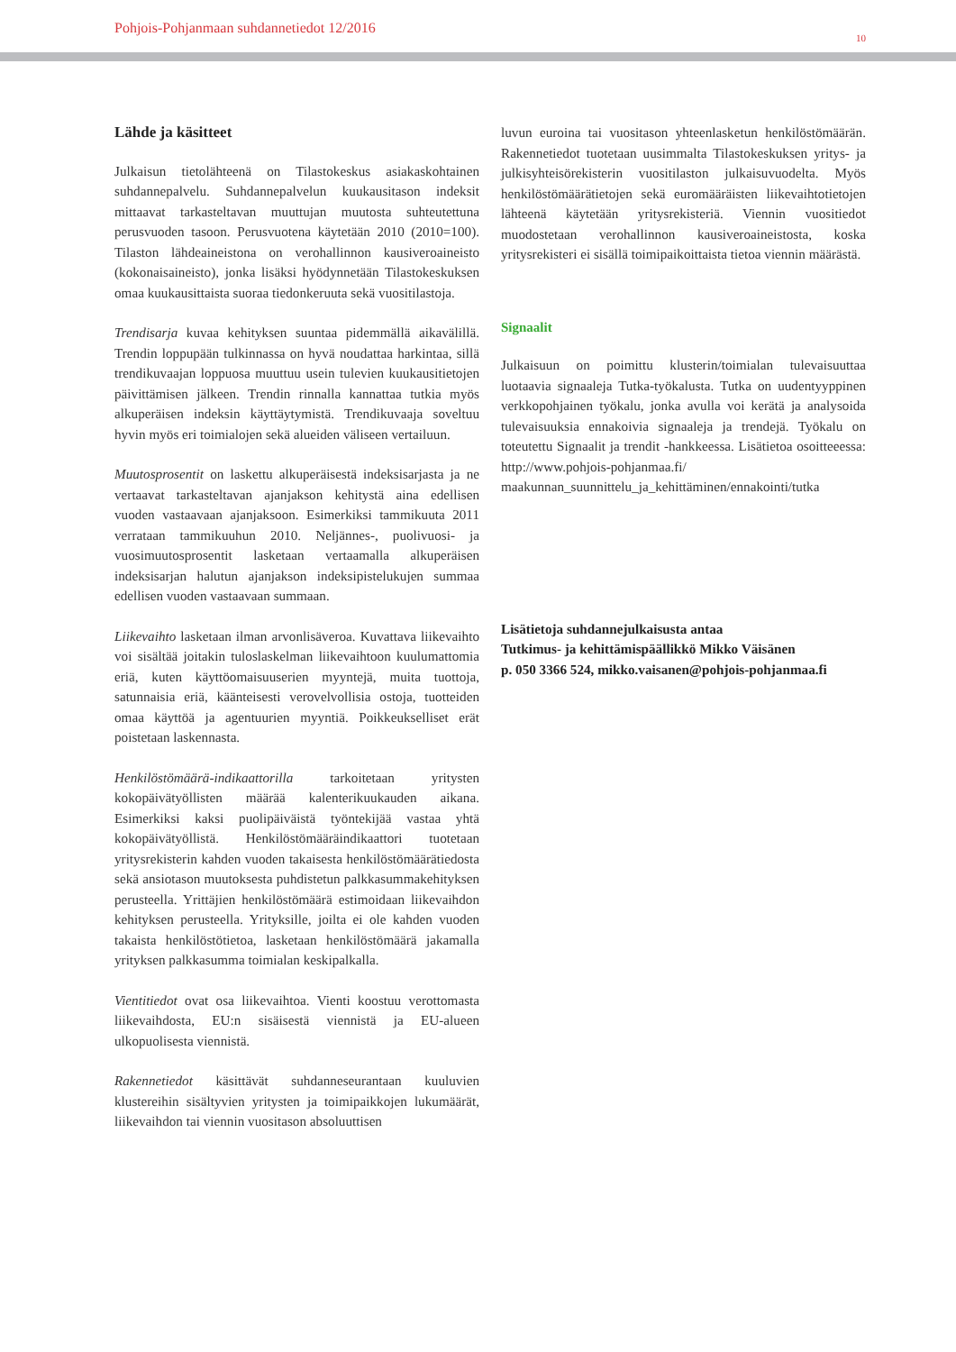Pohjois-Pohjanmaan suhdannetiedot 12/2016
10
Lähde ja käsitteet
Julkaisun tietolähteenä on Tilastokeskus asiakaskohtainen suhdannepalvelu. Suhdannepalvelun kuukausitason indeksit mittaavat tarkasteltavan muuttujan muutosta suhteutettuna perusvuoden tasoon. Perusvuotena käytetään 2010 (2010=100). Tilaston lähdeaineistona on verohallinnon kausiveroaineisto (kokonaisaineisto), jonka lisäksi hyödynnetään Tilastokeskuksen omaa kuukausittaista suoraa tiedonkeruuta sekä vuositilastoja.
Trendisarja kuvaa kehityksen suuntaa pidemmällä aikavälillä. Trendin loppupään tulkinnassa on hyvä noudattaa harkintaa, sillä trendikuvaajan loppuosa muuttuu usein tulevien kuukausitietojen päivittämisen jälkeen. Trendin rinnalla kannattaa tutkia myös alkuperäisen indeksin käyttäytymistä. Trendikuvaaja soveltuu hyvin myös eri toimialojen sekä alueiden väliseen vertailuun.
Muutosprosentit on laskettu alkuperäisestä indeksisarjasta ja ne vertaavat tarkasteltavan ajanjakson kehitystä aina edellisen vuoden vastaavaan ajanjaksoon. Esimerkiksi tammikuuta 2011 verrataan tammikuuhun 2010. Neljännes-, puolivuosi- ja vuosimuutosprosentit lasketaan vertaamalla alkuperäisen indeksisarjan halutun ajanjakson indeksipistelukujen summaa edellisen vuoden vastaavaan summaan.
Liikevaihto lasketaan ilman arvonlisäveroa. Kuvattava liikevaihto voi sisältää joitakin tuloslaskelman liikevaihtoon kuulumattomia eriä, kuten käyttöomaisuuserien myyntejä, muita tuottoja, satunnaisia eriä, käänteisesti verovelvollisia ostoja, tuotteiden omaa käyttöä ja agentuurien myyntiä. Poikkeukselliset erät poistetaan laskennasta.
Henkilöstömäärä-indikaattorilla tarkoitetaan yritysten kokopäivätyöllisten määrää kalenterikuukauden aikana. Esimerkiksi kaksi puolipäiväistä työntekijää vastaa yhtä kokopäivätyöllistä. Henkilöstömääräindikaattori tuotetaan yritysrekisterin kahden vuoden takaisesta henkilöstömäärätiedosta sekä ansiotason muutoksesta puhdistetun palkkasummakehityksen perusteella. Yrittäjien henkilöstömäärä estimoidaan liikevaihdon kehityksen perusteella. Yrityksille, joilta ei ole kahden vuoden takaista henkilöstötietoa, lasketaan henkilöstömäärä jakamalla yrityksen palkkasumma toimialan keskipalkalla.
Vientitiedot ovat osa liikevaihtoa. Vienti koostuu verottomasta liikevaihdosta, EU:n sisäisestä viennistä ja EU-alueen ulkopuolisesta viennistä.
Rakennetiedot käsittävät suhdanneseurantaan kuuluvien klustereihin sisältyvien yritysten ja toimipaikkojen lukumäärät, liikevaihdon tai viennin vuositason absoluuttisen
luvun euroina tai vuositason yhteenlasketun henkilöstömäärän. Rakennetiedot tuotetaan uusimmalta Tilastokeskuksen yritys- ja julkisyhteisörekisterin vuositilaston julkaisuvuodelta. Myös henkilöstömäärätietojen sekä euromääräisten liikevaihtotietojen lähteenä käytetään yritysrekisteriä. Viennin vuositiedot muodostetaan verohallinnon kausiveroaineistosta, koska yritysrekisteri ei sisällä toimipaikoittaista tietoa viennin määrästä.
Signaalit
Julkaisuun on poimittu klusterin/toimialan tulevaisuuttaa luotaavia signaaleja Tutka-työkalusta. Tutka on uudentyyppinen verkkopohjainen työkalu, jonka avulla voi kerätä ja analysoida tulevaisuuksia ennakoivia signaaleja ja trendejä. Työkalu on toteutettu Signaalit ja trendit -hankkeessa. Lisätietoa osoitteeessa: http://www.pohjois-pohjanmaa.fi/ maakunnan_suunnittelu_ja_kehittäminen/ennakointi/tutka
Lisätietoja suhdannejulkaisusta antaa
Tutkimus- ja kehittämispäällikkö Mikko Väisänen
p. 050 3366 524, mikko.vaisanen@pohjois-pohjanmaa.fi